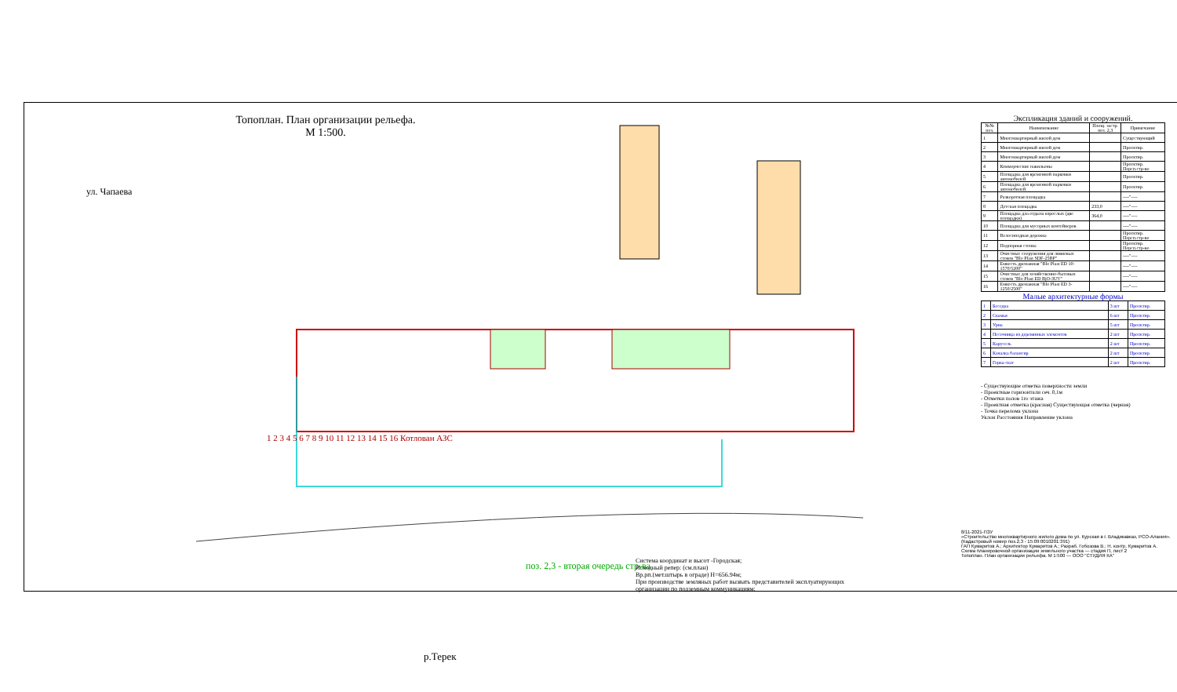Топоплан. План организации рельефа.
М 1:500.
ул. Чапаева
1 2 3 4 5 6 7 8 9 10 11 12 13 14 15 16 Котлован АЗС
поз. 2,3 - вторая очередь стр-ва
р.Терек
Экспликация зданий и сооружений.
| №№ поз. | Наименование | Площ. застр. поз. 2,3 | Примечание |
| --- | --- | --- | --- |
| 1 | Многоквартирный жилой дом | | Существующий |
| 2 | Многоквартирный жилой дом | | Проектир. |
| 3 | Многоквартирный жилой дом | | Проектир. |
| 4 | Коммерческие павильоны | | Проектир. Персп.стр-во |
| 5 | Площадка для временной парковки автомобилей | | Проектир. |
| 6 | Площадка для временной парковки автомобилей | | Проектир. |
| 7 | Разворотная площадка | | ----"---- |
| 8 | Детская площадка | 233,0 | ----"---- |
| 9 | Площадка дла отдыха взрослых (две площадки) | 364,0 | ----"---- |
| 10 | Площадка для мусорных контейнеров | | ----"---- |
| 11 | Велосипедная дорожка | | Проектир. Персп.стр-во |
| 12 | Подпорная стенка | | Проектир. Персп.стр-во |
| 13 | Очистные сооружения для ливневых стоков "Blo Plast SDF-25BP" | | ----"---- |
| 14 | Емкость дренажная "Blo Plast ED 10-1570/5200" | | ----"---- |
| 15 | Очистные для хозяйственно-бытовых стоков "Blo Plast ED BjO-3UV" | | ----"---- |
| 16 | Емкость дренажная "Blo Plast ED 3-1250/2500" | | ----"---- |
Малые архитектурные формы
| 1 | Беседка | 3 шт | Проектир. |
| 2 | Скамья | 6 шт | Проектир. |
| 3 | Урна | 5 шт | Проектир. |
| 4 | Песочница из деревянных элементов | 2 шт | Проектир. |
| 5 | Карусель | 2 шт | Проектир. |
| 6 | Качалка балансир | 2 шт | Проектир. |
| 7 | Горка-скат | 2 шт | Проектир. |
- Существующие отметка поверхности земли
- Проектные горизонтали сеч. 0,1м
- Отметки полов 1го этажа
- Проектная отметка (красная) Существующая отметка (черная)
- Точка перелома уклона
Уклон Расстояния Направление уклона
Система координат и высот -Городская;
Исходный репер: (см.план)
Вр.рп.(мет.штырь в ограде) Н=656.94м;
При производстве земляных работ вызвать представителей эксплуатирующих организации по подземным коммуникациям;
8/11-2021-ПЗУ
«Строительство многоквартирного жилого дома по ул. Курская в г. Владикавказ, РСО-Алания». (Кадастровый номер поз.2,3 - 15:09:0010201:391)
ГАП Кумаритов А.; Архитектор Кумаритов А.; Разраб. Гобозова В.; Н. контр. Кумаритов А.
Схема планировочной организации земельного участка — стадия П, лист 2
Топоплан. План организации рельефа. М 1:500 — ООО "СТУДИЯ КА"